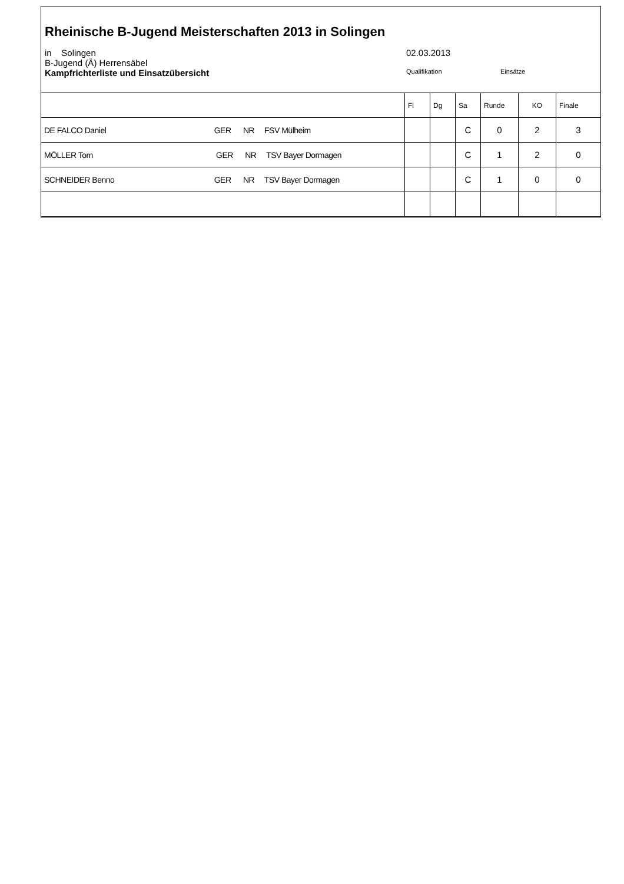Rheinische B-Jugend Meisterschaften 2013 in Solingen
in Solingen 02.03.2013
B-Jugend (Ä) Herrensäbel
Kampfrichterliste und Einsatzübersicht
Qualifikation Einsätze
| | Fl | Dg | Sa | Runde | KO | Finale |
| DE FALCO Daniel GER NR FSV Mülheim | | | C | 0 | 2 | 3 |
| MÖLLER Tom GER NR TSV Bayer Dormagen | | | C | 1 | 2 | 0 |
| SCHNEIDER Benno GER NR TSV Bayer Dormagen | | | C | 1 | 0 | 0 |